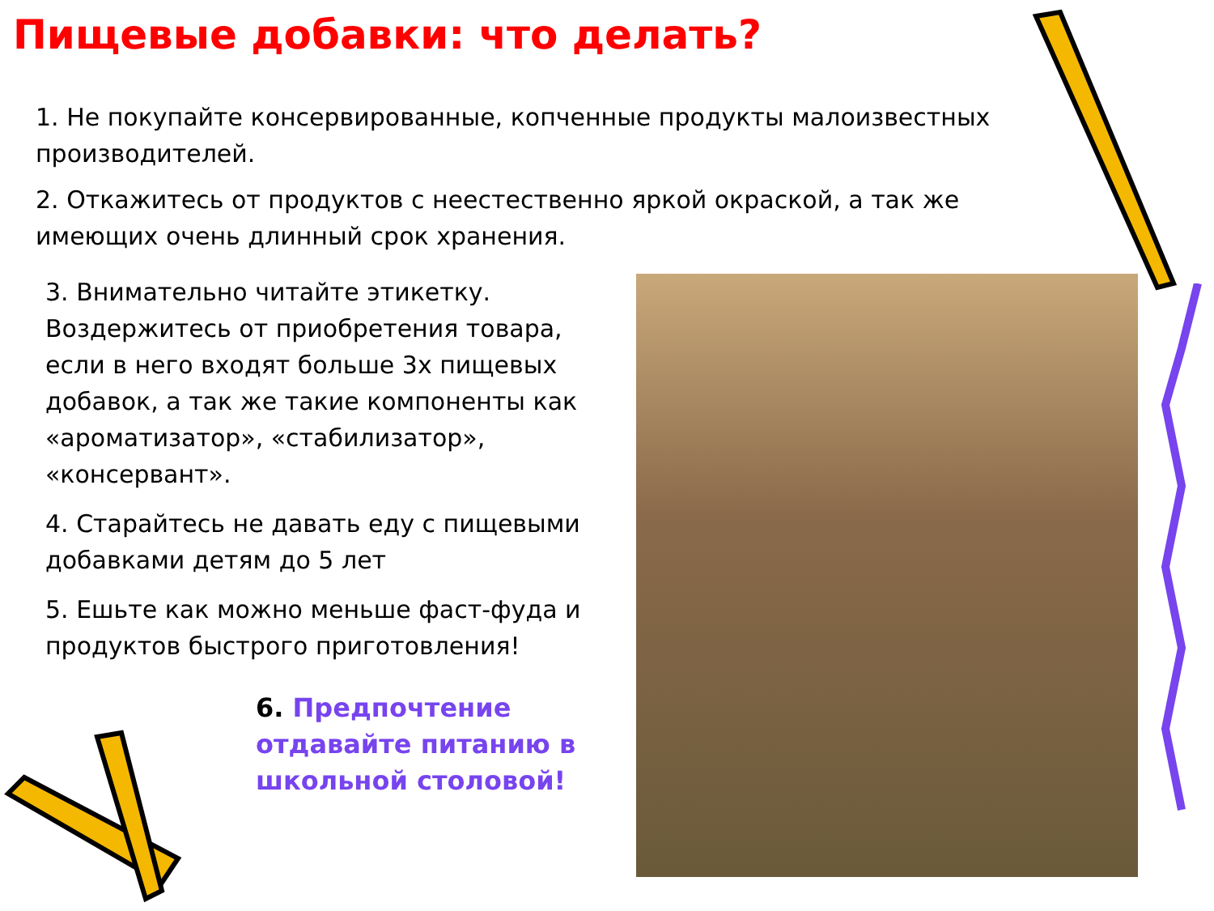Пищевые добавки: что делать?
1. Не покупайте консервированные, копченные продукты малоизвестных производителей.
2. Откажитесь от продуктов с неестественно яркой окраской, а так же имеющих очень длинный срок хранения.
3. Внимательно читайте этикетку. Воздержитесь от приобретения товара, если в него входят больше 3х пищевых добавок, а так же такие компоненты как «ароматизатор», «стабилизатор», «консервант».
4. Старайтесь не давать еду с пищевыми добавками детям до 5 лет
5. Ешьте как можно меньше фаст-фуда и продуктов быстрого приготовления!
6. Предпочтение отдавайте питанию в школьной столовой!